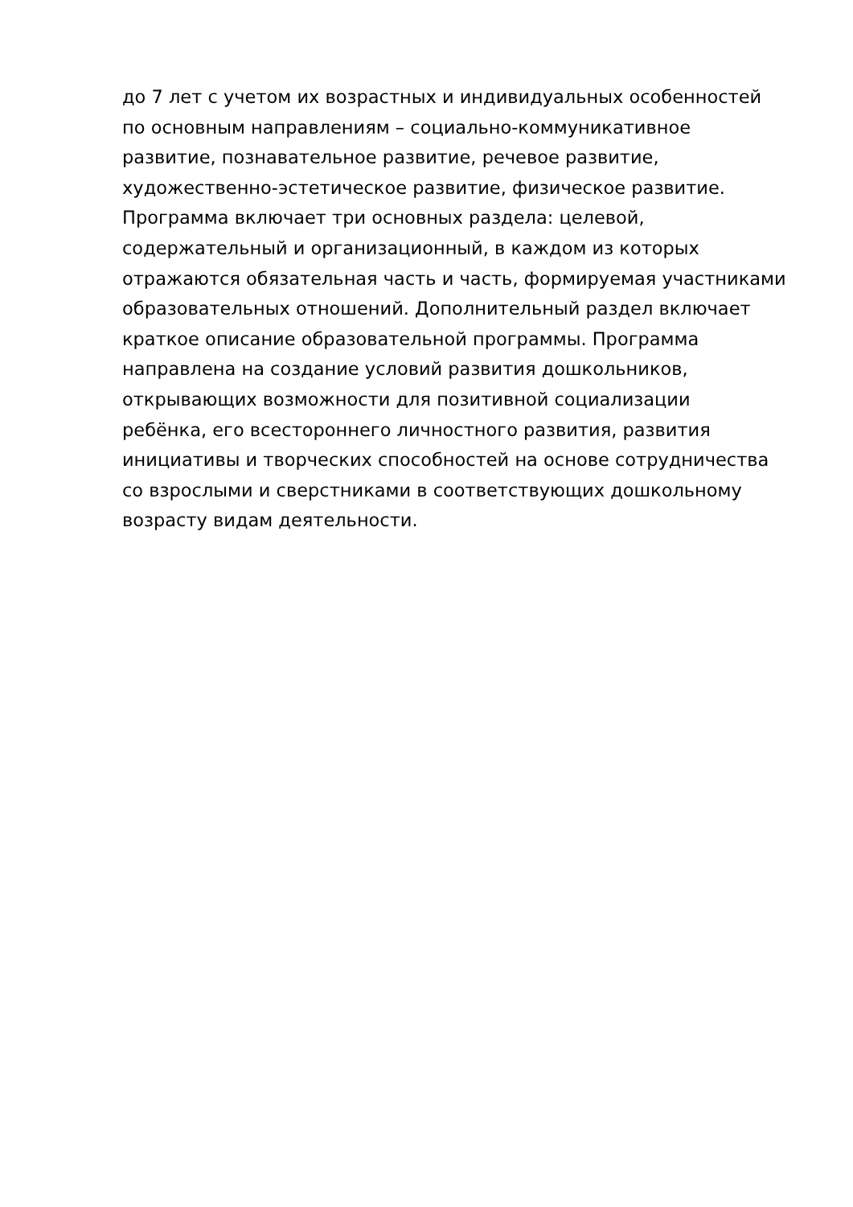до 7 лет с учетом их возрастных и индивидуальных особенностей
по основным направлениям – социально-коммуникативное
развитие, познавательное развитие, речевое развитие,
художественно-эстетическое развитие, физическое развитие.
Программа включает три основных раздела: целевой,
содержательный и организационный, в каждом из которых
отражаются обязательная часть и часть, формируемая участниками
образовательных отношений. Дополнительный раздел включает
краткое описание образовательной программы. Программа
направлена на создание условий развития дошкольников,
открывающих возможности для позитивной социализации
ребёнка, его всестороннего личностного развития, развития
инициативы и творческих способностей на основе сотрудничества
со взрослыми и сверстниками в соответствующих дошкольному
возрасту видам деятельности.